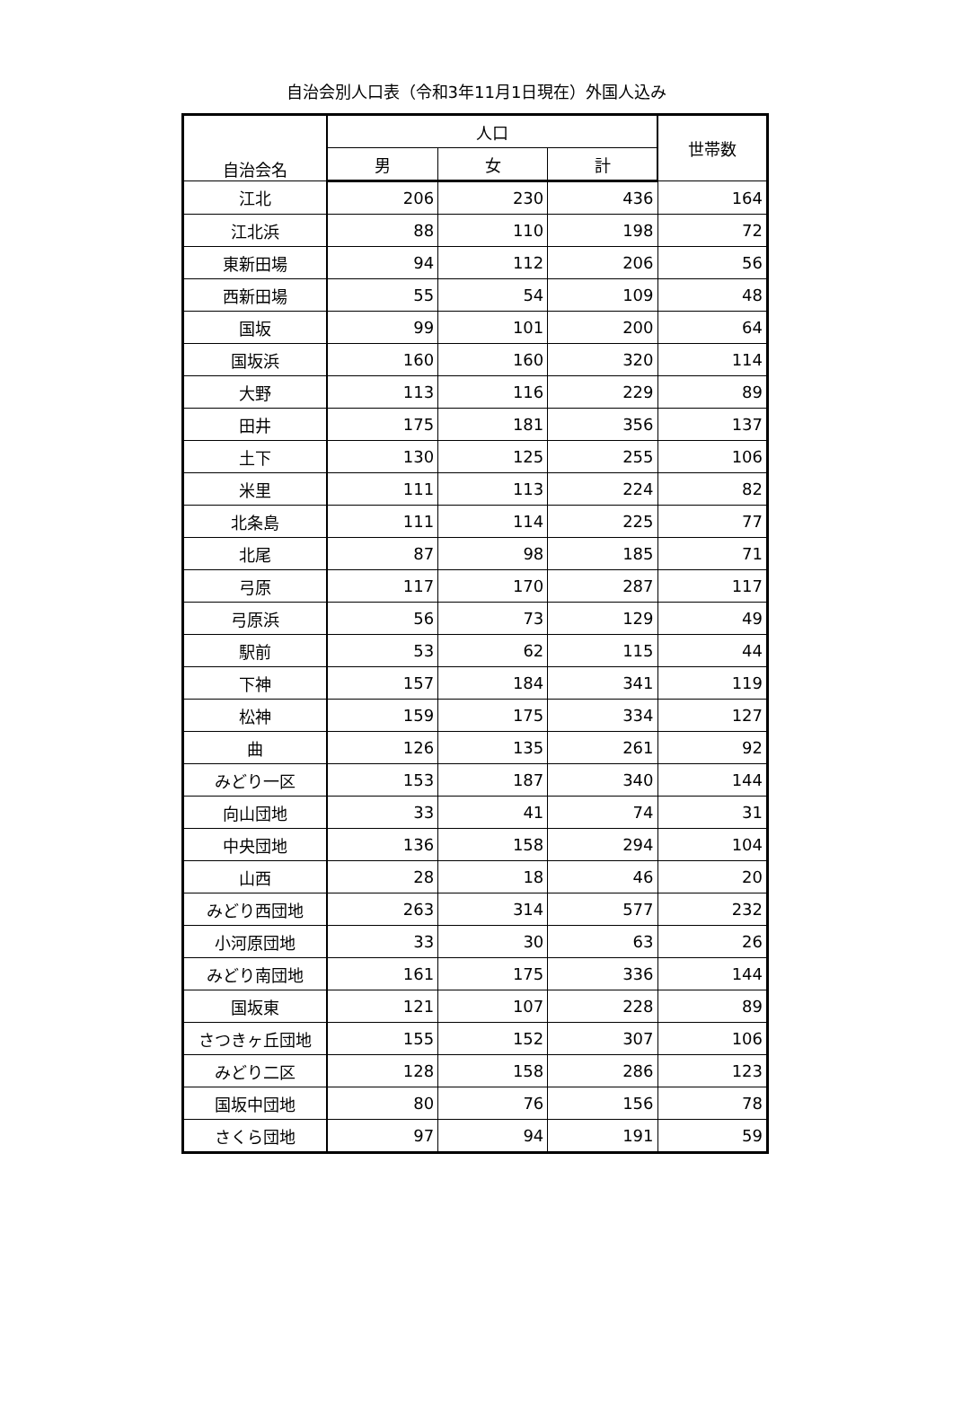自治会別人口表（令和3年11月1日現在）外国人込み
| 自治会名 | 人口 | | | 世帯数 |
| --- | --- | --- | --- | --- |
| | 男 | 女 | 計 | |
| 江北 | 206 | 230 | 436 | 164 |
| 江北浜 | 88 | 110 | 198 | 72 |
| 東新田場 | 94 | 112 | 206 | 56 |
| 西新田場 | 55 | 54 | 109 | 48 |
| 国坂 | 99 | 101 | 200 | 64 |
| 国坂浜 | 160 | 160 | 320 | 114 |
| 大野 | 113 | 116 | 229 | 89 |
| 田井 | 175 | 181 | 356 | 137 |
| 土下 | 130 | 125 | 255 | 106 |
| 米里 | 111 | 113 | 224 | 82 |
| 北条島 | 111 | 114 | 225 | 77 |
| 北尾 | 87 | 98 | 185 | 71 |
| 弓原 | 117 | 170 | 287 | 117 |
| 弓原浜 | 56 | 73 | 129 | 49 |
| 駅前 | 53 | 62 | 115 | 44 |
| 下神 | 157 | 184 | 341 | 119 |
| 松神 | 159 | 175 | 334 | 127 |
| 曲 | 126 | 135 | 261 | 92 |
| みどり一区 | 153 | 187 | 340 | 144 |
| 向山団地 | 33 | 41 | 74 | 31 |
| 中央団地 | 136 | 158 | 294 | 104 |
| 山西 | 28 | 18 | 46 | 20 |
| みどり西団地 | 263 | 314 | 577 | 232 |
| 小河原団地 | 33 | 30 | 63 | 26 |
| みどり南団地 | 161 | 175 | 336 | 144 |
| 国坂東 | 121 | 107 | 228 | 89 |
| さつきヶ丘団地 | 155 | 152 | 307 | 106 |
| みどり二区 | 128 | 158 | 286 | 123 |
| 国坂中団地 | 80 | 76 | 156 | 78 |
| さくら団地 | 97 | 94 | 191 | 59 |